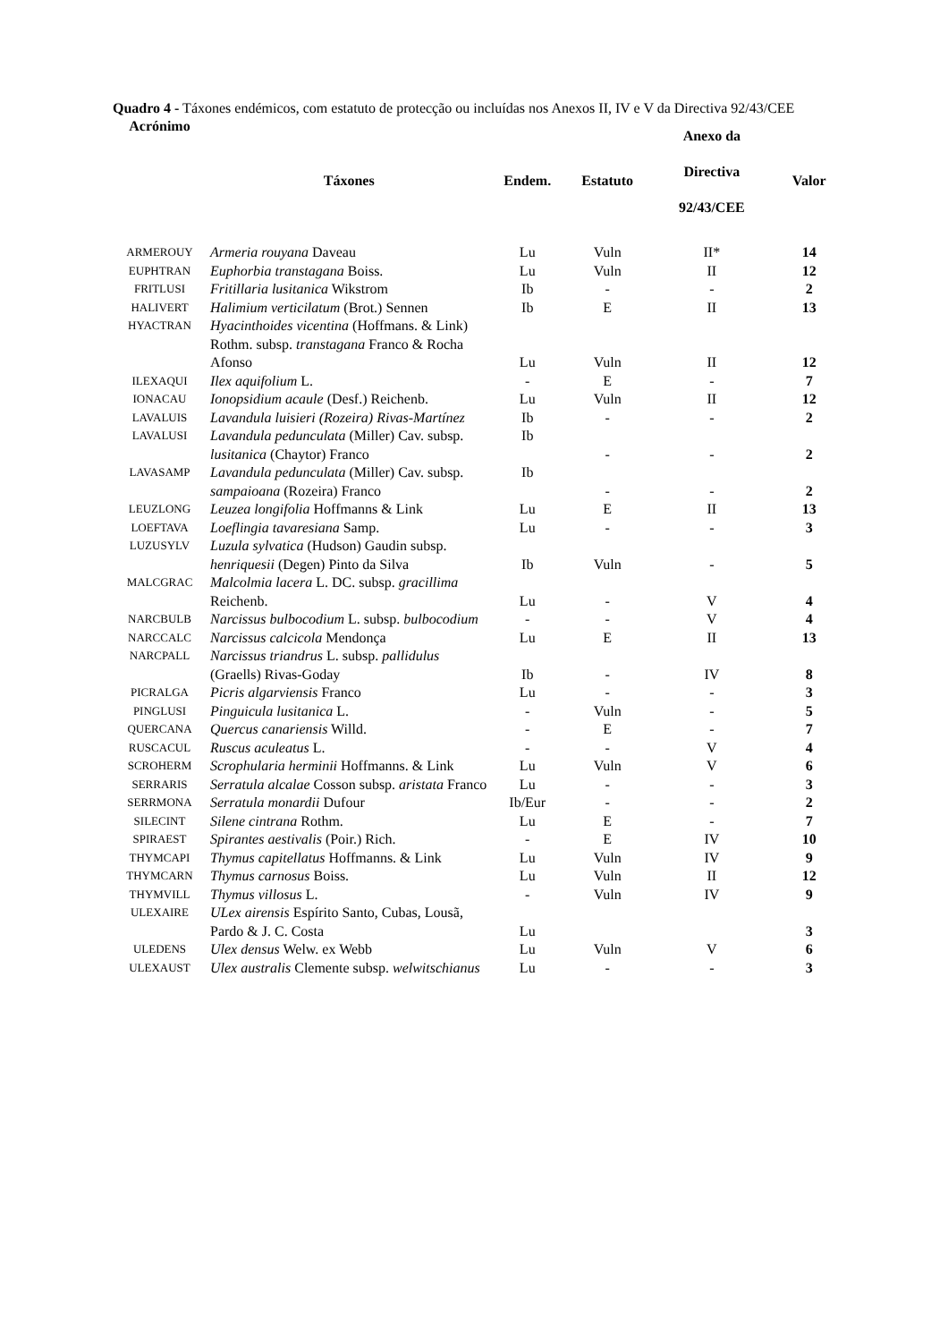Quadro 4 - Táxones endémicos, com estatuto de protecção ou incluídas nos Anexos II, IV e V da Directiva 92/43/CEE
| Acrónimo | Táxones | Endem. | Estatuto | Anexo da Directiva 92/43/CEE | Valor |
| --- | --- | --- | --- | --- | --- |
| ARMEROUY | Armeria rouyana Daveau | Lu | Vuln | II* | 14 |
| EUPHTRAN | Euphorbia transtagana Boiss. | Lu | Vuln | II | 12 |
| FRITLUSI | Fritillaria lusitanica Wikstrom | Ib | - | - | 2 |
| HALIVERT | Halimium verticilatum (Brot.) Sennen | Ib | E | II | 13 |
| HYACTRAN | Hyacinthoides vicentina (Hoffmans. & Link) Rothm. subsp. transtagana Franco & Rocha Afonso | Lu | Vuln | II | 12 |
| ILEXAQUI | Ilex aquifolium L. | - | E | - | 7 |
| IONACAU | Ionopsidium acaule (Desf.) Reichenb. | Lu | Vuln | II | 12 |
| LAVALUIS | Lavandula luisieri (Rozeira) Rivas-Martínez | Ib | - | - | 2 |
| LAVALUSI | Lavandula pedunculata (Miller) Cav. subsp. lusitanica (Chaytor) Franco | Ib | - | - | 2 |
| LAVASAMP | Lavandula pedunculata (Miller) Cav. subsp. sampaioana (Rozeira) Franco | Ib | - | - | 2 |
| LEUZLONG | Leuzea longifolia Hoffmanns & Link | Lu | E | II | 13 |
| LOEFTAVA | Loeflingia tavaresiana Samp. | Lu | - | - | 3 |
| LUZUSYLV | Luzula sylvatica (Hudson) Gaudin subsp. henriquesii (Degen) Pinto da Silva | Ib | Vuln | - | 5 |
| MALCGRAC | Malcolmia lacera L. DC. subsp. gracillima Reichenb. | Lu | - | V | 4 |
| NARCBULB | Narcissus bulbocodium L. subsp. bulbocodium | - | - | V | 4 |
| NARCCALC | Narcissus calcicola Mendonça | Lu | E | II | 13 |
| NARCPALL | Narcissus triandrus L. subsp. pallidulus (Graells) Rivas-Goday | Ib | - | IV | 8 |
| PICRALGA | Picris algarviensis Franco | Lu | - | - | 3 |
| PINGLUSI | Pinguicula lusitanica L. | - | Vuln | - | 5 |
| QUERCANA | Quercus canariensis Willd. | - | E | - | 7 |
| RUSCACUL | Ruscus aculeatus L. | - | - | V | 4 |
| SCROHERM | Scrophularia herminii Hoffmanns. & Link | Lu | Vuln | V | 6 |
| SERRARIS | Serratula alcalae Cosson subsp. aristata Franco | Lu | - | - | 3 |
| SERRMONA | Serratula monardii Dufour | Ib/Eur | - | - | 2 |
| SILECINT | Silene cintrana Rothm. | Lu | E | - | 7 |
| SPIRAEST | Spirantes aestivalis (Poir.) Rich. | - | E | IV | 10 |
| THYMCAPI | Thymus capitellatus Hoffmanns. & Link | Lu | Vuln | IV | 9 |
| THYMCARN | Thymus carnosus Boiss. | Lu | Vuln | II | 12 |
| THYMVILL | Thymus villosus L. | - | Vuln | IV | 9 |
| ULEXAIRE | ULex airensis Espírito Santo, Cubas, Lousã, Pardo & J. C. Costa | Lu | | | 3 |
| ULEDENS | Ulex densus Welw. ex Webb | Lu | Vuln | V | 6 |
| ULEXAUST | Ulex australis Clemente subsp. welwitschianus | Lu | - | - | 3 |